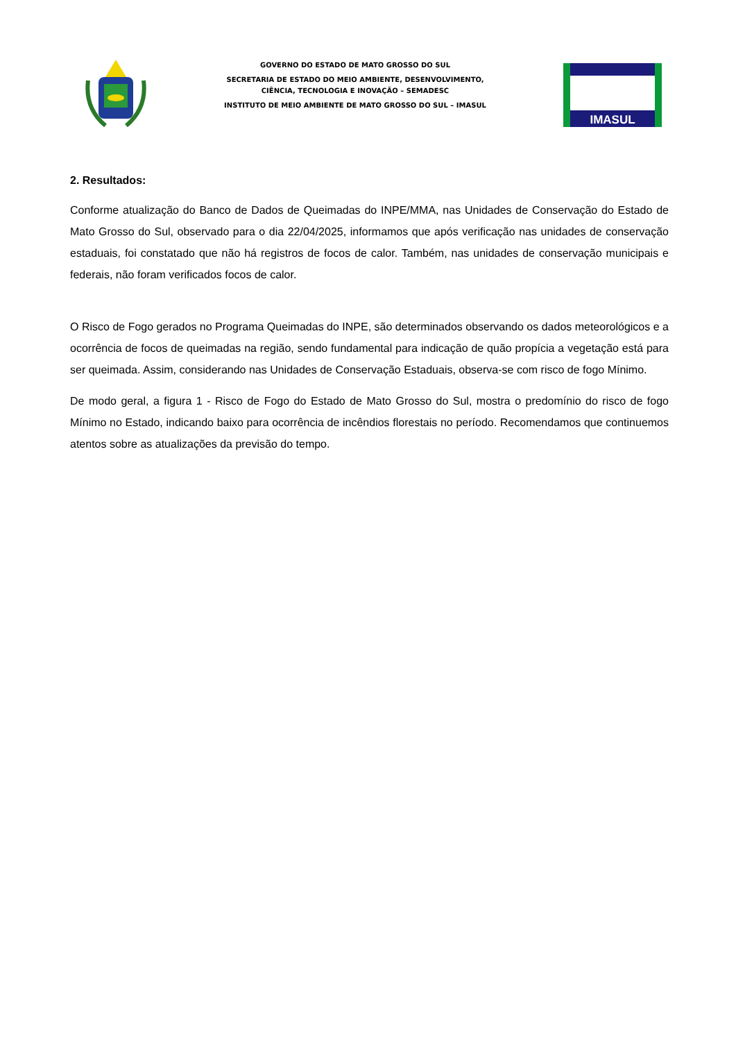GOVERNO DO ESTADO DE MATO GROSSO DO SUL
SECRETARIA DE ESTADO DO MEIO AMBIENTE, DESENVOLVIMENTO,
CIÊNCIA, TECNOLOGIA E INOVAÇÃO – SEMADESC
INSTITUTO DE MEIO AMBIENTE DE MATO GROSSO DO SUL – IMASUL
IMASUL
2. Resultados:
Conforme atualização do Banco de Dados de Queimadas do INPE/MMA, nas Unidades de Conservação do Estado de Mato Grosso do Sul, observado para o dia 22/04/2025, informamos que após verificação nas unidades de conservação estaduais, foi constatado que não há registros de focos de calor. Também, nas unidades de conservação municipais e federais, não foram verificados focos de calor.
O Risco de Fogo gerados no Programa Queimadas do INPE, são determinados observando os dados meteorológicos e a ocorrência de focos de queimadas na região, sendo fundamental para indicação de quão propícia a vegetação está para ser queimada. Assim, considerando nas Unidades de Conservação Estaduais, observa-se com risco de fogo Mínimo.
De modo geral, a figura 1 - Risco de Fogo do Estado de Mato Grosso do Sul, mostra o predomínio do risco de fogo Mínimo no Estado, indicando baixo para ocorrência de incêndios florestais no período. Recomendamos que continuemos atentos sobre as atualizações da previsão do tempo.